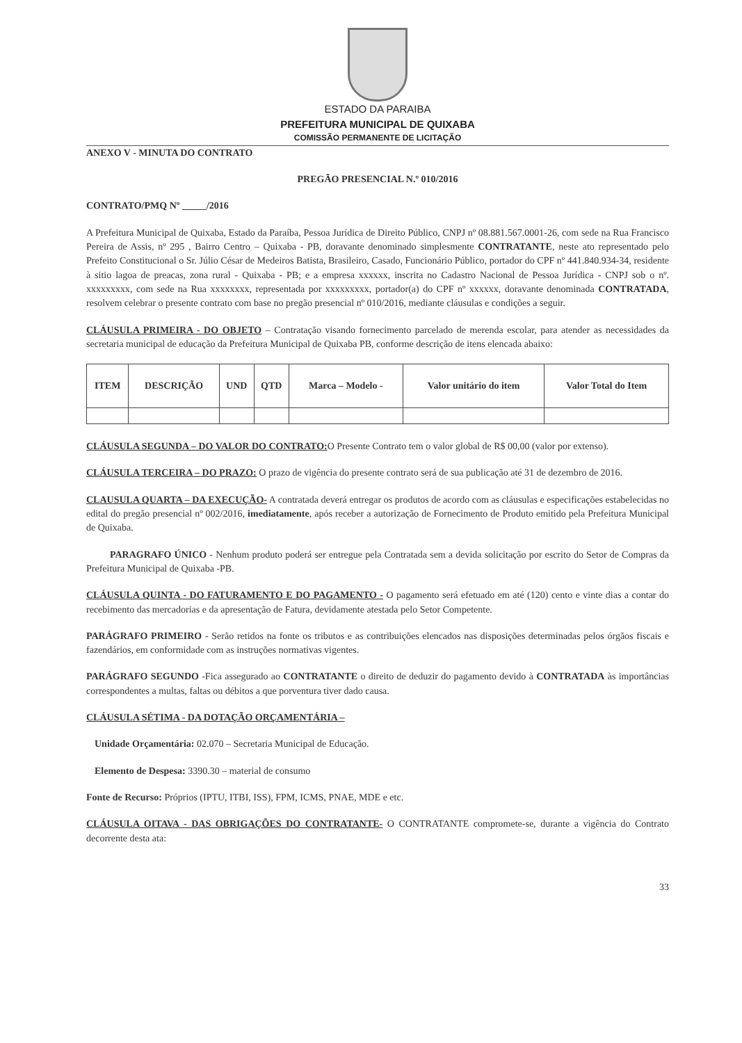ESTADO DA PARAIBA
PREFEITURA MUNICIPAL DE QUIXABA
COMISSÃO PERMANENTE DE LICITAÇÃO
ANEXO V - MINUTA DO CONTRATO
PREGÃO PRESENCIAL N.º 010/2016
CONTRATO/PMQ Nº _____/2016
A Prefeitura Municipal de Quixaba, Estado da Paraíba, Pessoa Jurídica de Direito Público, CNPJ nº 08.881.567.0001-26, com sede na Rua Francisco Pereira de Assis, nº 295 , Bairro Centro – Quixaba - PB, doravante denominado simplesmente CONTRATANTE, neste ato representado pelo Prefeito Constitucional o Sr. Júlio César de Medeiros Batista, Brasileiro, Casado, Funcionário Público, portador do CPF nº 441.840.934-34, residente à sitio lagoa de preacas, zona rural - Quixaba - PB; e a empresa xxxxxx, inscrita no Cadastro Nacional de Pessoa Jurídica - CNPJ sob o nº. xxxxxxxxx, com sede na Rua xxxxxxxx, representada por xxxxxxxxx, portador(a) do CPF nº xxxxxx, doravante denominada CONTRATADA, resolvem celebrar o presente contrato com base no pregão presencial nº 010/2016, mediante cláusulas e condições a seguir.
CLÁUSULA PRIMEIRA - DO OBJETO – Contratação visando fornecimento parcelado de merenda escolar, para atender as necessidades da secretaria municipal de educação da Prefeitura Municipal de Quixaba PB, conforme descrição de itens elencada abaixo:
| ITEM | DESCRIÇÃO | UND | QTD | Marca – Modelo - | Valor unitário do item | Valor Total do Item |
| --- | --- | --- | --- | --- | --- | --- |
CLÁUSULA SEGUNDA – DO VALOR DO CONTRATO: O Presente Contrato tem o valor global de R$ 00,00 (valor por extenso).
CLÁUSULA TERCEIRA – DO PRAZO: O prazo de vigência do presente contrato será de sua publicação até 31 de dezembro de 2016.
CLAUSULA QUARTA – DA EXECUÇÃO- A contratada deverá entregar os produtos de acordo com as cláusulas e especificações estabelecidas no edital do pregão presencial nº 002/2016, imediatamente, após receber a autorização de Fornecimento de Produto emitido pela Prefeitura Municipal de Quixaba.
PARAGRAFO ÚNICO - Nenhum produto poderá ser entregue pela Contratada sem a devida solicitação por escrito do Setor de Compras da Prefeitura Municipal de Quixaba -PB.
CLÁUSULA QUINTA - DO FATURAMENTO E DO PAGAMENTO - O pagamento será efetuado em até (120) cento e vinte dias a contar do recebimento das mercadorias e da apresentação de Fatura, devidamente atestada pelo Setor Competente.
PARÁGRAFO PRIMEIRO - Serão retidos na fonte os tributos e as contribuições elencados nas disposições determinadas pelos órgãos fiscais e fazendários, em conformidade com as instruções normativas vigentes.
PARÁGRAFO SEGUNDO -Fica assegurado ao CONTRATANTE o direito de deduzir do pagamento devido à CONTRATADA às importâncias correspondentes a multas, faltas ou débitos a que porventura tiver dado causa.
CLÁUSULA SÉTIMA - DA DOTAÇÃO ORÇAMENTÁRIA –
Unidade Orçamentária: 02.070 – Secretaria Municipal de Educação.
Elemento de Despesa: 3390.30 – material de consumo
Fonte de Recurso: Próprios (IPTU, ITBI, ISS), FPM, ICMS, PNAE, MDE e etc.
CLÁUSULA OITAVA - DAS OBRIGAÇÕES DO CONTRATANTE- O CONTRATANTE compromete-se, durante a vigência do Contrato decorrente desta ata:
33